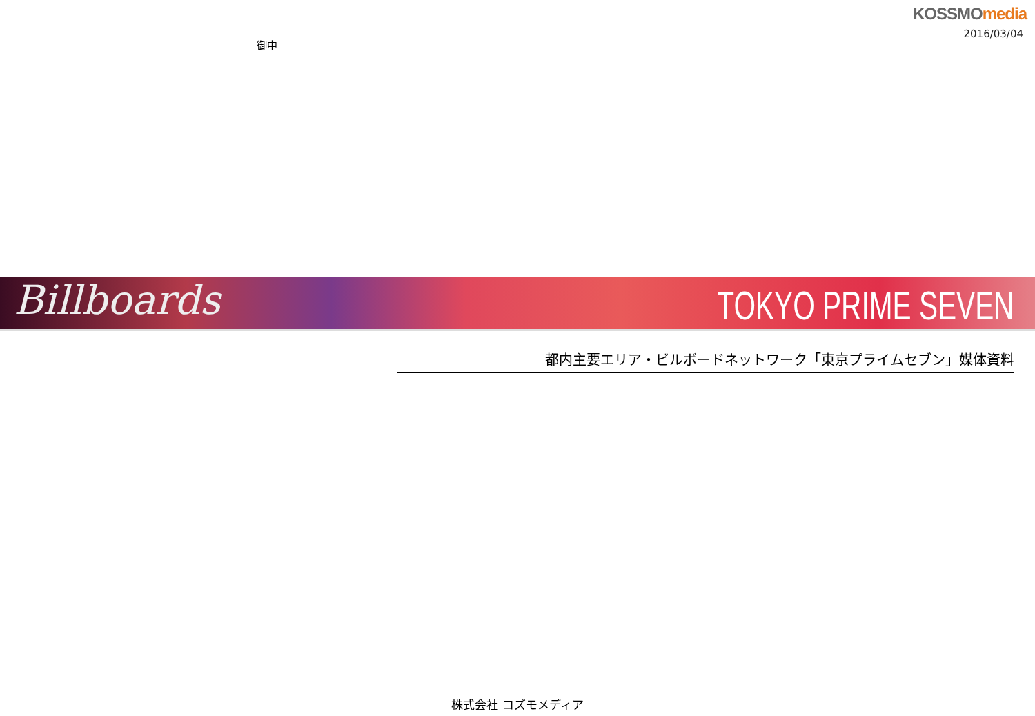KOSSMO media
2016/03/04
御中
Billboards TOKYO PRIME SEVEN
都内主要エリア・ビルボードネットワーク「東京プライムセブン」媒体資料
株式会社 コズモメディア